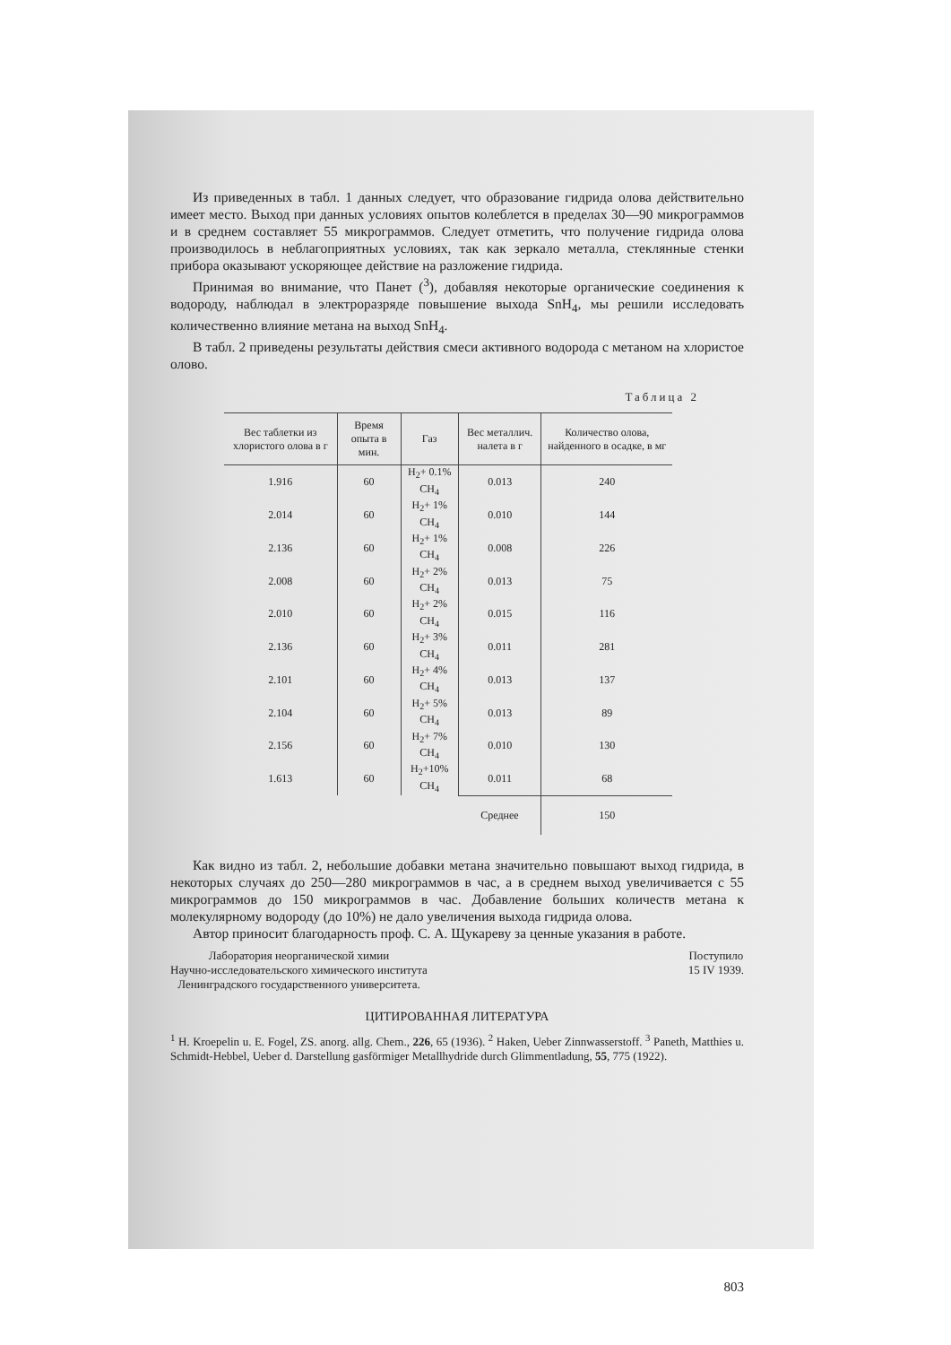Из приведенных в табл. 1 данных следует, что образование гидрида олова действительно имеет место. Выход при данных условиях опытов колеблется в пределах 30—90 микрограммов и в среднем составляет 55 микрограммов. Следует отметить, что получение гидрида олова производилось в неблагоприятных условиях, так как зеркало металла, стеклянные стенки прибора оказывают ускоряющее действие на разложение гидрида.
Принимая во внимание, что Панет (<sup>3</sup>), добавляя некоторые органические соединения к водороду, наблюдал в электроразряде повышение выхода SnH<sub>4</sub>, мы решили исследовать количественно влияние метана на выход SnH<sub>4</sub>.
В табл. 2 приведены результаты действия смеси активного водорода с метаном на хлористое олово.
Таблица 2
| Вес таблетки из хлористого олова в г | Время опыта в мин. | Газ | Вес металлич. налета в г | Количество олова, найденного в осадке, в мг |
| --- | --- | --- | --- | --- |
| 1.916 | 60 | H<sub>2</sub>+ 0.1% CH<sub>4</sub> | 0.013 | 240 |
| 2.014 | 60 | H<sub>2</sub>+ 1% CH<sub>4</sub> | 0.010 | 144 |
| 2.136 | 60 | H<sub>2</sub>+ 1% CH<sub>4</sub> | 0.008 | 226 |
| 2.008 | 60 | H<sub>2</sub>+ 2% CH<sub>4</sub> | 0.013 | 75 |
| 2.010 | 60 | H<sub>2</sub>+ 2% CH<sub>4</sub> | 0.015 | 116 |
| 2.136 | 60 | H<sub>2</sub>+ 3% CH<sub>4</sub> | 0.011 | 281 |
| 2.101 | 60 | H<sub>2</sub>+ 4% CH<sub>4</sub> | 0.013 | 137 |
| 2.104 | 60 | H<sub>2</sub>+ 5% CH<sub>4</sub> | 0.013 | 89 |
| 2.156 | 60 | H<sub>2</sub>+ 7% CH<sub>4</sub> | 0.010 | 130 |
| 1.613 | 60 | H<sub>2</sub>+10% CH<sub>4</sub> | 0.011 | 68 |
| | | | Среднее | 150 |
Как видно из табл. 2, небольшие добавки метана значительно повышают выход гидрида, в некоторых случаях до 250—280 микрограммов в час, а в среднем выход увеличивается с 55 микрограммов до 150 микрограммов в час. Добавление больших количеств метана к молекулярному водороду (до 10%) не дало увеличения выхода гидрида олова.
Автор приносит благодарность проф. С. А. Щукареву за ценные указания в работе.
Лаборатория неорганической химии
Научно-исследовательского химического института
Ленинградского государственного университета.
Поступило
15 IV 1939.
ЦИТИРОВАННАЯ ЛИТЕРАТУРА
<sup>1</sup> H. Kroepelin u. E. Fogel, ZS. anorg. allg. Chem., 226, 65 (1936). <sup>2</sup> Haken, Ueber Zinnwasserstoff. <sup>3</sup> Paneth, Matthies u. Schmidt-Hebbel, Ueber d. Darstellung gasförmiger Metallhydride durch Glimmentladung, 55, 775 (1922).
803